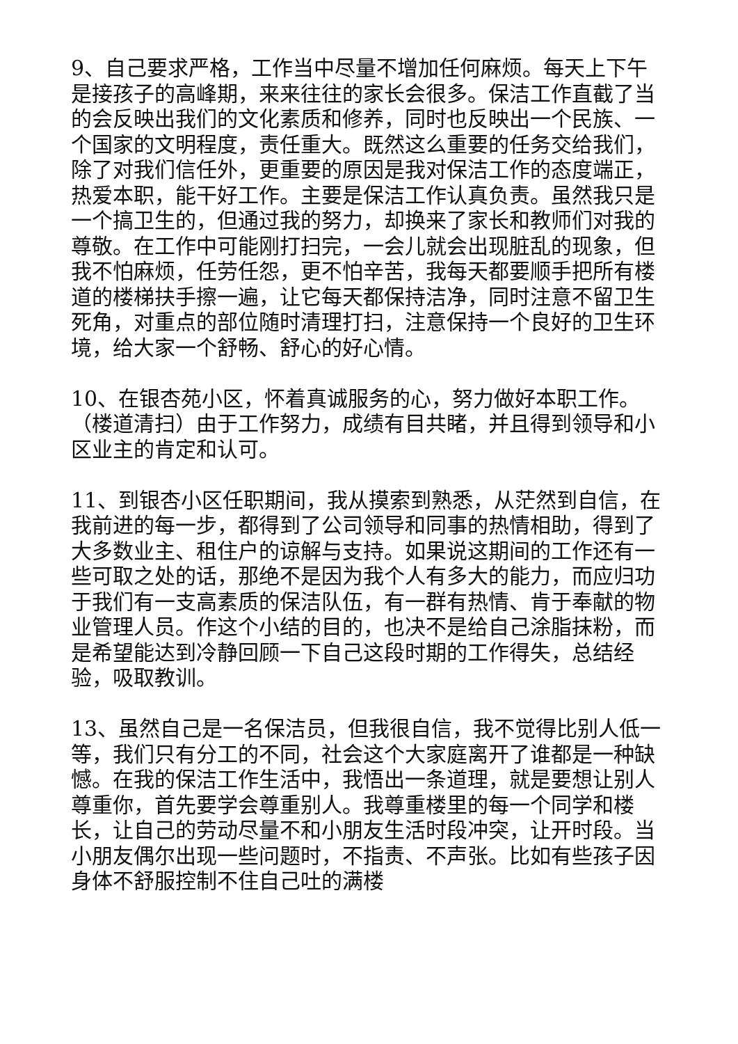9、自己要求严格，工作当中尽量不增加任何麻烦。每天上下午是接孩子的高峰期，来来往往的家长会很多。保洁工作直截了当的会反映出我们的文化素质和修养，同时也反映出一个民族、一个国家的文明程度，责任重大。既然这么重要的任务交给我们，除了对我们信任外，更重要的原因是我对保洁工作的态度端正，热爱本职，能干好工作。主要是保洁工作认真负责。虽然我只是一个搞卫生的，但通过我的努力，却换来了家长和教师们对我的尊敬。在工作中可能刚打扫完，一会儿就会出现脏乱的现象，但我不怕麻烦，任劳任怨，更不怕辛苦，我每天都要顺手把所有楼道的楼梯扶手擦一遍，让它每天都保持洁净，同时注意不留卫生死角，对重点的部位随时清理打扫，注意保持一个良好的卫生环境，给大家一个舒畅、舒心的好心情。
10、在银杏苑小区，怀着真诚服务的心，努力做好本职工作。（楼道清扫）由于工作努力，成绩有目共睹，并且得到领导和小区业主的肯定和认可。
11、到银杏小区任职期间，我从摸索到熟悉，从茫然到自信，在我前进的每一步，都得到了公司领导和同事的热情相助，得到了大多数业主、租住户的谅解与支持。如果说这期间的工作还有一些可取之处的话，那绝不是因为我个人有多大的能力，而应归功于我们有一支高素质的保洁队伍，有一群有热情、肯于奉献的物业管理人员。作这个小结的目的，也决不是给自己涂脂抹粉，而是希望能达到冷静回顾一下自己这段时期的工作得失，总结经验，吸取教训。
13、虽然自己是一名保洁员，但我很自信，我不觉得比别人低一等，我们只有分工的不同，社会这个大家庭离开了谁都是一种缺憾。在我的保洁工作生活中，我悟出一条道理，就是要想让别人尊重你，首先要学会尊重别人。我尊重楼里的每一个同学和楼长，让自己的劳动尽量不和小朋友生活时段冲突，让开时段。当小朋友偶尔出现一些问题时，不指责、不声张。比如有些孩子因身体不舒服控制不住自己吐的满楼